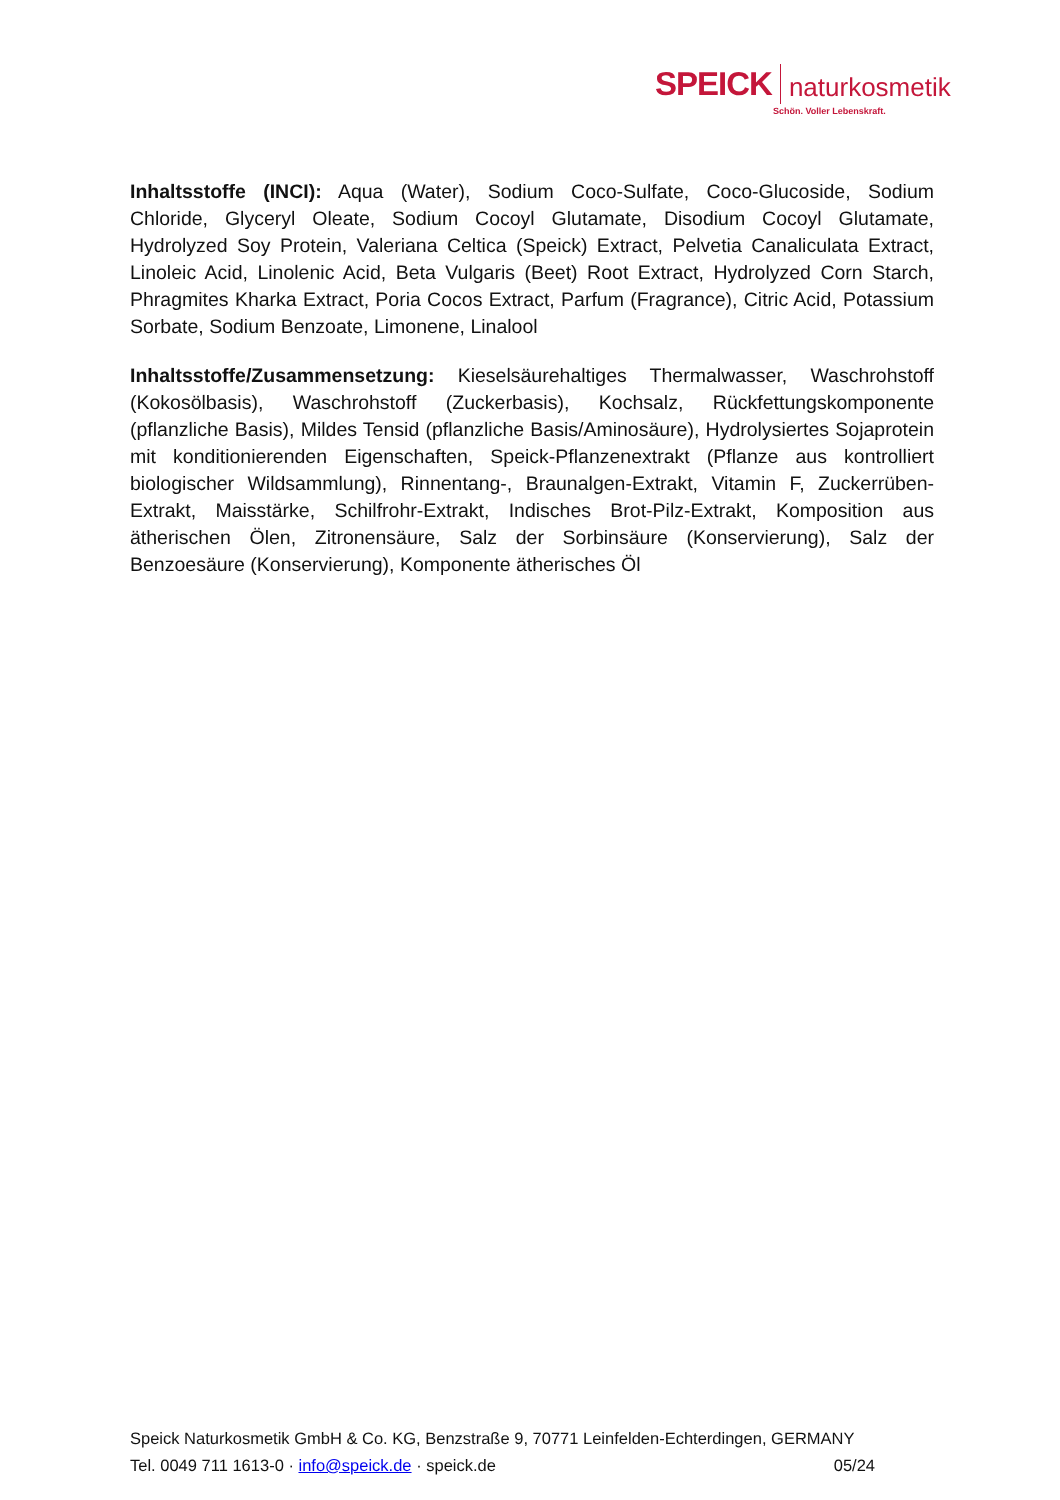SPEICK naturkosmetik
Schön. Voller Lebenskraft.
Inhaltsstoffe (INCI): Aqua (Water), Sodium Coco-Sulfate, Coco-Glucoside, Sodium Chloride, Glyceryl Oleate, Sodium Cocoyl Glutamate, Disodium Cocoyl Glutamate, Hydrolyzed Soy Protein, Valeriana Celtica (Speick) Extract, Pelvetia Canaliculata Extract, Linoleic Acid, Linolenic Acid, Beta Vulgaris (Beet) Root Extract, Hydrolyzed Corn Starch, Phragmites Kharka Extract, Poria Cocos Extract, Parfum (Fragrance), Citric Acid, Potassium Sorbate, Sodium Benzoate, Limonene, Linalool
Inhaltsstoffe/Zusammensetzung: Kieselsäurehaltiges Thermalwasser, Waschrohstoff (Kokosölbasis), Waschrohstoff (Zuckerbasis), Kochsalz, Rückfettungskomponente (pflanzliche Basis), Mildes Tensid (pflanzliche Basis/Aminosäure), Hydrolysiertes Sojaprotein mit konditionierenden Eigenschaften, Speick-Pflanzenextrakt (Pflanze aus kontrolliert biologischer Wildsammlung), Rinnentang-, Braunalgen-Extrakt, Vitamin F, Zuckerrüben-Extrakt, Maisstärke, Schilfrohr-Extrakt, Indisches Brot-Pilz-Extrakt, Komposition aus ätherischen Ölen, Zitronensäure, Salz der Sorbinsäure (Konservierung), Salz der Benzoesäure (Konservierung), Komponente ätherisches Öl
Speick Naturkosmetik GmbH & Co. KG, Benzstraße 9, 70771 Leinfelden-Echterdingen, GERMANY
Tel. 0049 711 1613-0 · info@speick.de · speick.de 05/24